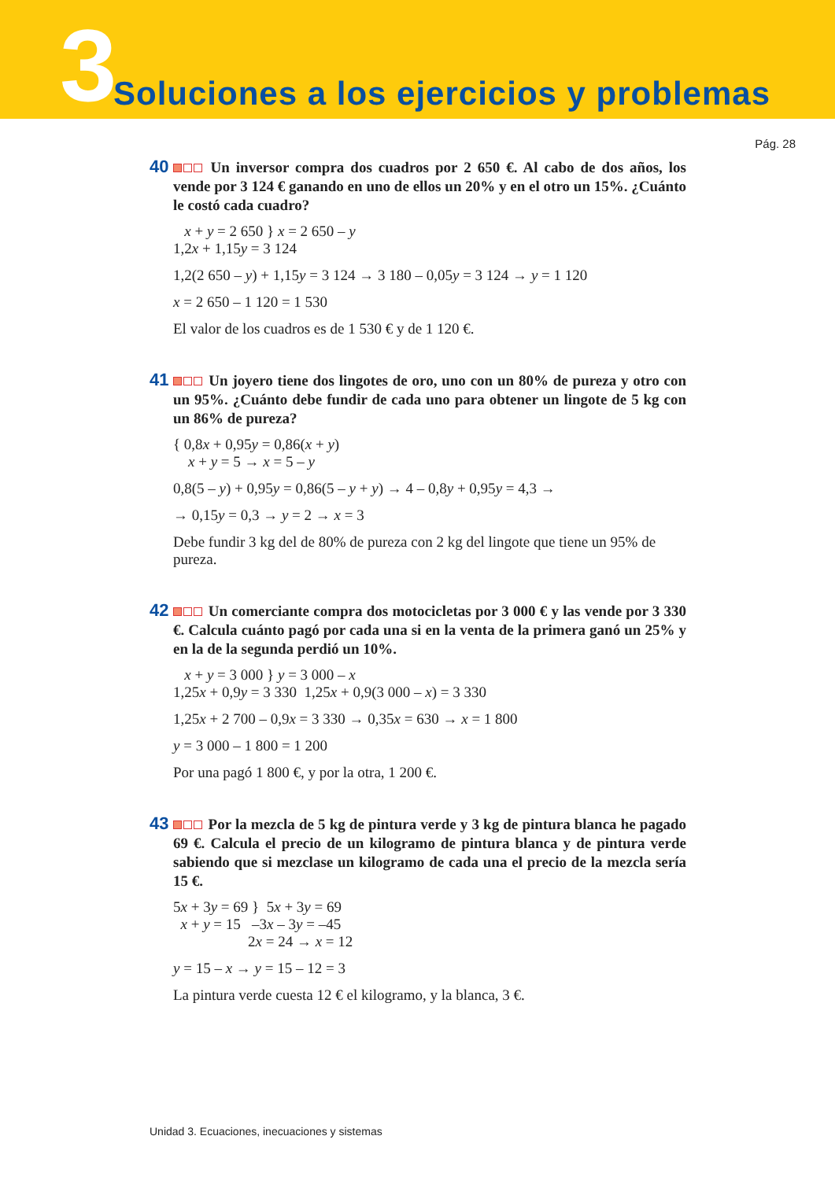3
Soluciones a los ejercicios y problemas
Pág. 28
40 Un inversor compra dos cuadros por 2 650 €. Al cabo de dos años, los vende por 3 124 € ganando en uno de ellos un 20% y en el otro un 15%. ¿Cuánto le costó cada cuadro?
x + y = 2 650 } x = 2 650 – y
1,2x + 1,15y = 3 124
1,2(2 650 – y) + 1,15y = 3 124 → 3 180 – 0,05y = 3 124 → y = 1 120
x = 2 650 – 1 120 = 1 530
El valor de los cuadros es de 1 530 € y de 1 120 €.
41 Un joyero tiene dos lingotes de oro, uno con un 80% de pureza y otro con un 95%. ¿Cuánto debe fundir de cada uno para obtener un lingote de 5 kg con un 86% de pureza?
{ 0,8x + 0,95y = 0,86(x + y)
x + y = 5 → x = 5 – y
0,8(5 – y) + 0,95y = 0,86(5 – y + y) → 4 – 0,8y + 0,95y = 4,3 →
→ 0,15y = 0,3 → y = 2 → x = 3
Debe fundir 3 kg del de 80% de pureza con 2 kg del lingote que tiene un 95% de pureza.
42 Un comerciante compra dos motocicletas por 3 000 € y las vende por 3 330 €. Calcula cuánto pagó por cada una si en la venta de la primera ganó un 25% y en la de la segunda perdió un 10%.
x + y = 3 000 } y = 3 000 – x
1,25x + 0,9y = 3 330 1,25x + 0,9(3 000 – x) = 3 330
1,25x + 2 700 – 0,9x = 3 330 → 0,35x = 630 → x = 1 800
y = 3 000 – 1 800 = 1 200
Por una pagó 1 800 €, y por la otra, 1 200 €.
43 Por la mezcla de 5 kg de pintura verde y 3 kg de pintura blanca he pagado 69 €. Calcula el precio de un kilogramo de pintura blanca y de pintura verde sabiendo que si mezclase un kilogramo de cada una el precio de la mezcla sería 15 €.
5x + 3y = 69 } 5x + 3y = 69
x + y = 15 –3x – 3y = –45
2x = 24 → x = 12
y = 15 – x → y = 15 – 12 = 3
La pintura verde cuesta 12 € el kilogramo, y la blanca, 3 €.
Unidad 3. Ecuaciones, inecuaciones y sistemas